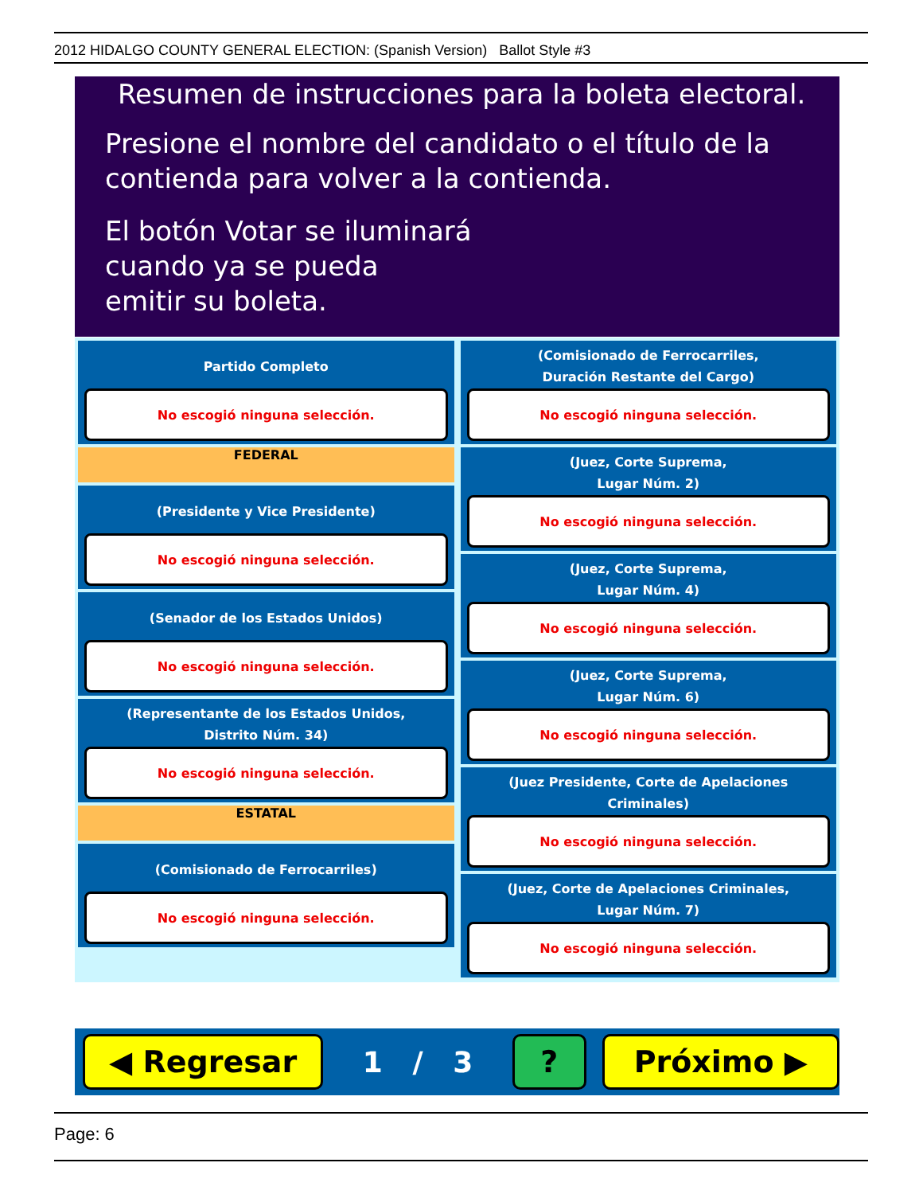2012 HIDALGO COUNTY GENERAL ELECTION: (Spanish Version) Ballot Style #3
Resumen de instrucciones para la boleta electoral.
Presione el nombre del candidato o el título de la
contienda para volver a la contienda.
El botón Votar se iluminará
cuando ya se pueda
emitir su boleta.
Partido Completo
No escogió ninguna selección.
FEDERAL
(Presidente y Vice Presidente)
No escogió ninguna selección.
(Senador de los Estados Unidos)
No escogió ninguna selección.
(Representante de los Estados Unidos,
Distrito Núm. 34)
No escogió ninguna selección.
ESTATAL
(Comisionado de Ferrocarriles)
No escogió ninguna selección.
(Comisionado de Ferrocarriles,
Duración Restante del Cargo)
No escogió ninguna selección.
(Juez, Corte Suprema,
Lugar Núm. 2)
No escogió ninguna selección.
(Juez, Corte Suprema,
Lugar Núm. 4)
No escogió ninguna selección.
(Juez, Corte Suprema,
Lugar Núm. 6)
No escogió ninguna selección.
(Juez Presidente, Corte de Apelaciones Criminales)
No escogió ninguna selección.
(Juez, Corte de Apelaciones Criminales,
Lugar Núm. 7)
No escogió ninguna selección.
◀ Regresar
1 / 3
? Próximo ▶
Page: 6